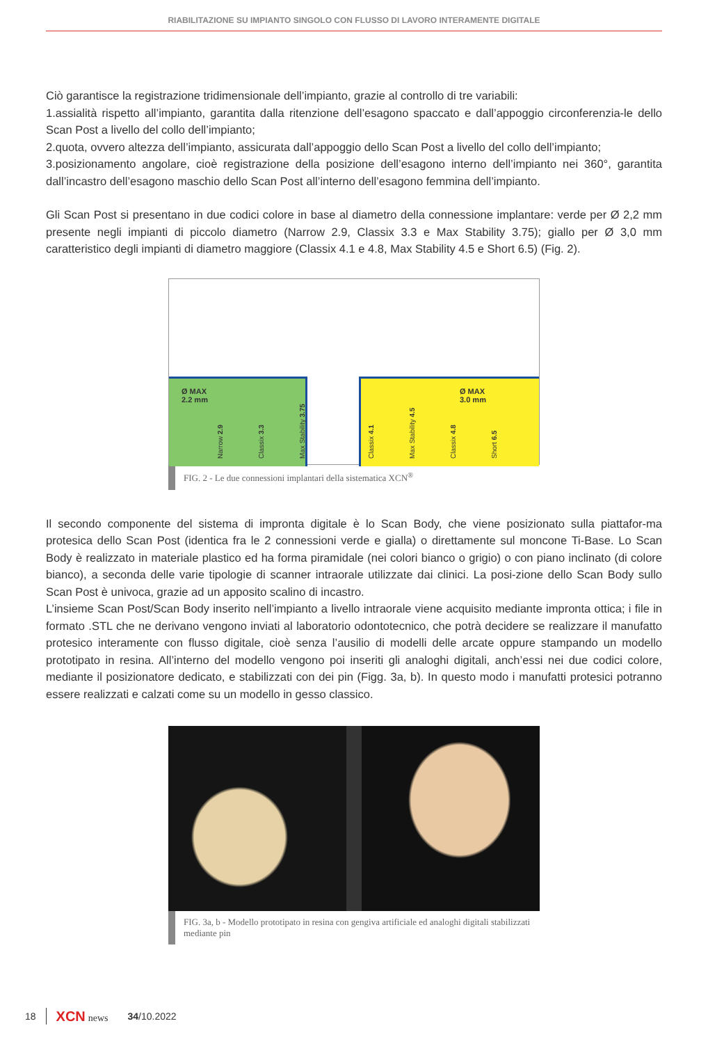RIABILITAZIONE SU IMPIANTO SINGOLO CON FLUSSO DI LAVORO INTERAMENTE DIGITALE
Ciò garantisce la registrazione tridimensionale dell’impianto, grazie al controllo di tre variabili:
1.assialità rispetto all’impianto, garantita dalla ritenzione dell’esagono spaccato e dall’appoggio circonferenzia-le dello Scan Post a livello del collo dell’impianto;
2.quota, ovvero altezza dell’impianto, assicurata dall’appoggio dello Scan Post a livello del collo dell’impianto;
3.posizionamento angolare, cioè registrazione della posizione dell’esagono interno dell’impianto nei 360°, garantita dall’incastro dell’esagono maschio dello Scan Post all’interno dell’esagono femmina dell’impianto.
Gli Scan Post si presentano in due codici colore in base al diametro della connessione implantare: verde per Ø 2,2 mm presente negli impianti di piccolo diametro (Narrow 2.9, Classix 3.3 e Max Stability 3.75); giallo per Ø 3,0 mm caratteristico degli impianti di diametro maggiore (Classix 4.1 e 4.8, Max Stability 4.5 e Short 6.5) (Fig. 2).
Ø MAX
2.2 mm
Ø MAX
3.0 mm
Narrow 2.9 Classix 3.3 Max Stability 3.75 Classix 4.1 Max Stability 4.5 Classix 4.8 Short 6.5
FIG. 2 - Le due connessioni implantari della sistematica XCN<sup>®</sup>
Il secondo componente del sistema di impronta digitale è lo Scan Body, che viene posizionato sulla piattafor-ma protesica dello Scan Post (identica fra le 2 connessioni verde e gialla) o direttamente sul moncone Ti-Base. Lo Scan Body è realizzato in materiale plastico ed ha forma piramidale (nei colori bianco o grigio) o con piano inclinato (di colore bianco), a seconda delle varie tipologie di scanner intraorale utilizzate dai clinici. La posi-zione dello Scan Body sullo Scan Post è univoca, grazie ad un apposito scalino di incastro.
L’insieme Scan Post/Scan Body inserito nell’impianto a livello intraorale viene acquisito mediante impronta ottica; i file in formato .STL che ne derivano vengono inviati al laboratorio odontotecnico, che potrà decidere se realizzare il manufatto protesico interamente con flusso digitale, cioè senza l’ausilio di modelli delle arcate oppure stampando un modello prototipato in resina. All’interno del modello vengono poi inseriti gli analoghi digitali, anch’essi nei due codici colore, mediante il posizionatore dedicato, e stabilizzati con dei pin (Figg. 3a, b). In questo modo i manufatti protesici potranno essere realizzati e calzati come su un modello in gesso classico.
FIG. 3a, b - Modello prototipato in resina con gengiva artificiale ed analoghi digitali stabilizzati mediante pin
18 XCN news 34/10.2022